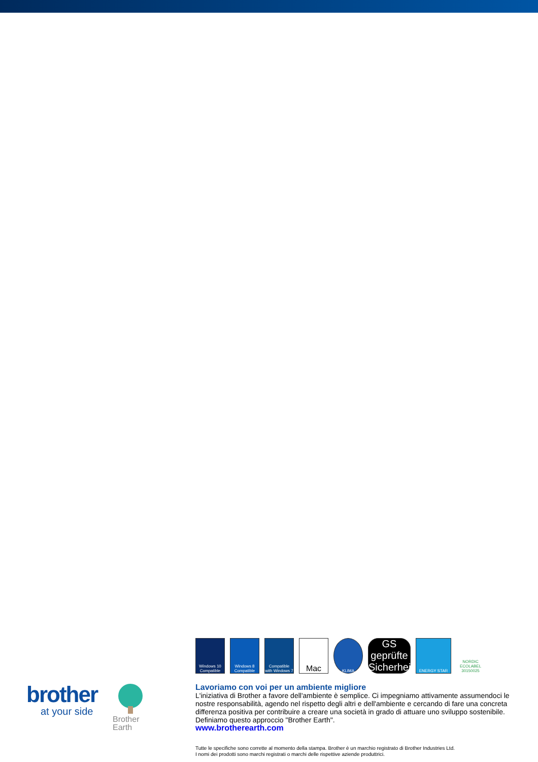Windows 10 Compatible
Windows 8 Compatible
Compatible with Windows 7
Mac
KLIMA
GS geprüfte Sicherheit
ENERGY STAR
NORDIC ECOLABEL 30150025
brother
at your side
Brother
Earth
Lavoriamo con voi per un ambiente migliore
L'iniziativa di Brother a favore dell'ambiente è semplice. Ci impegniamo attivamente assumendoci le nostre responsabilità, agendo nel rispetto degli altri e dell'ambiente e cercando di fare una concreta differenza positiva per contribuire a creare una società in grado di attuare uno sviluppo sostenibile. Definiamo questo approccio "Brother Earth".
www.brotherearth.com
Tutte le specifiche sono corrette al momento della stampa. Brother è un marchio registrato di Brother Industries Ltd.
I nomi dei prodotti sono marchi registrati o marchi delle rispettive aziende produttrici.